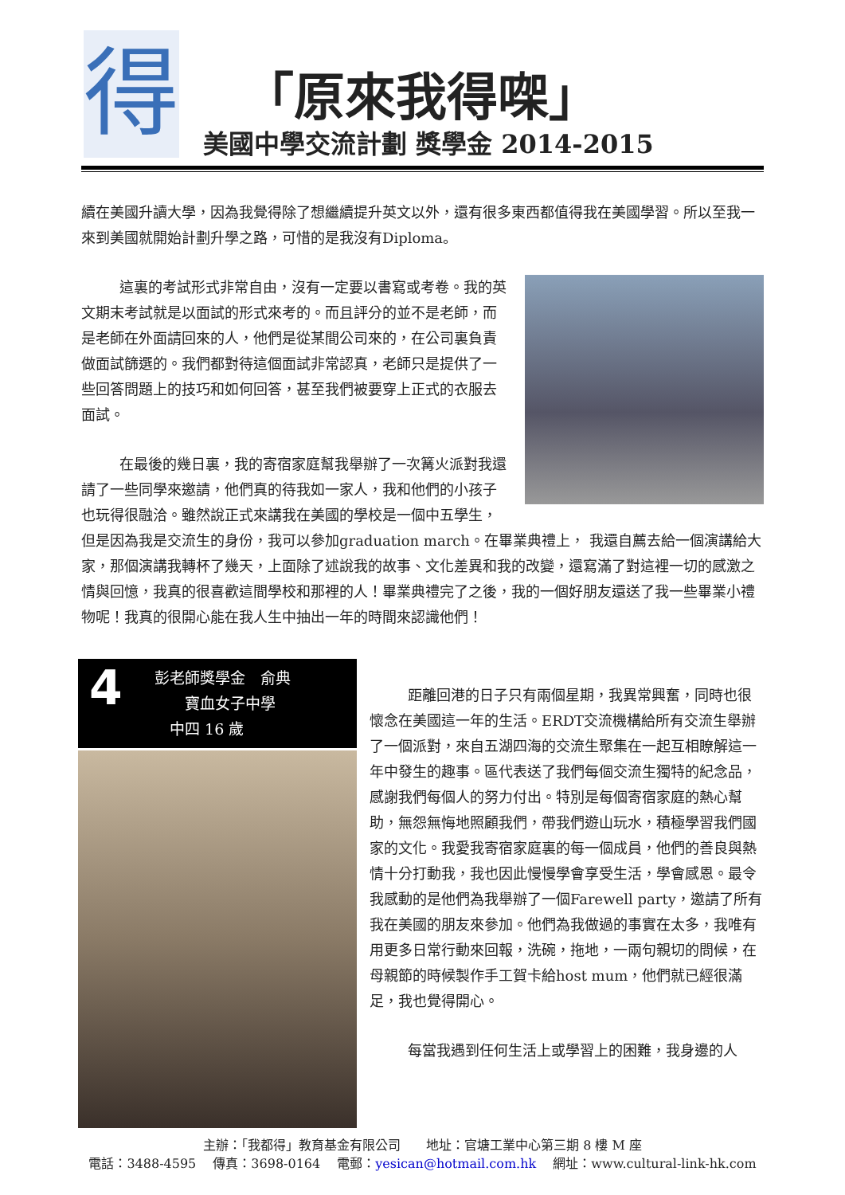得 「原來我得㗎」
美國中學交流計劃 獎學金 2014-2015
續在美國升讀大學，因為我覺得除了想繼續提升英文以外，還有很多東西都值得我在美國學習。所以至我一來到美國就開始計劃升學之路，可惜的是我沒有Diploma。
這裏的考試形式非常自由，沒有一定要以書寫或考卷。我的英文期末考試就是以面試的形式來考的。而且評分的並不是老師，而是老師在外面請回來的人，他們是從某間公司來的，在公司裏負責做面試篩選的。我們都對待這個面試非常認真，老師只是提供了一些回答問題上的技巧和如何回答，甚至我們被要穿上正式的衣服去面試。
在最後的幾日裏，我的寄宿家庭幫我舉辦了一次篝火派對我還請了一些同學來邀請，他們真的待我如一家人，我和他們的小孩子也玩得很融洽。雖然說正式來講我在美國的學校是一個中五學生，但是因為我是交流生的身份，我可以參加graduation march。在畢業典禮上， 我還自薦去給一個演講給大家，那個演講我轉杯了幾天，上面除了述說我的故事、文化差異和我的改變，還寫滿了對這裡一切的感激之情與回憶，我真的很喜歡這間學校和那裡的人！畢業典禮完了之後，我的一個好朋友還送了我一些畢業小禮物呢！我真的很開心能在我人生中抽出一年的時間來認識他們！
4
彭老師獎學金　俞典
　　寶血女子中學
　中四 16 歲
距離回港的日子只有兩個星期，我異常興奮，同時也很懷念在美國這一年的生活。ERDT交流機構給所有交流生舉辦了一個派對，來自五湖四海的交流生聚集在一起互相瞭解這一年中發生的趣事。區代表送了我們每個交流生獨特的紀念品，感謝我們每個人的努力付出。特別是每個寄宿家庭的熱心幫助，無怨無悔地照顧我們，帶我們遊山玩水，積極學習我們國家的文化。我愛我寄宿家庭裏的每一個成員，他們的善良與熱情十分打動我，我也因此慢慢學會享受生活，學會感恩。最令我感動的是他們為我舉辦了一個Farewell party，邀請了所有我在美國的朋友來參加。他們為我做過的事實在太多，我唯有用更多日常行動來回報，洗碗，拖地，一兩句親切的問候，在母親節的時候製作手工賀卡給host mum，他們就已經很滿足，我也覺得開心。
每當我遇到任何生活上或學習上的困難，我身邊的人
主辦：「我都得」教育基金有限公司　　地址：官塘工業中心第三期 8 樓 M 座
電話：3488-4595　 傳真：3698-0164　 電郵：yesican@hotmail.com.hk　 網址：www.cultural-link-hk.com